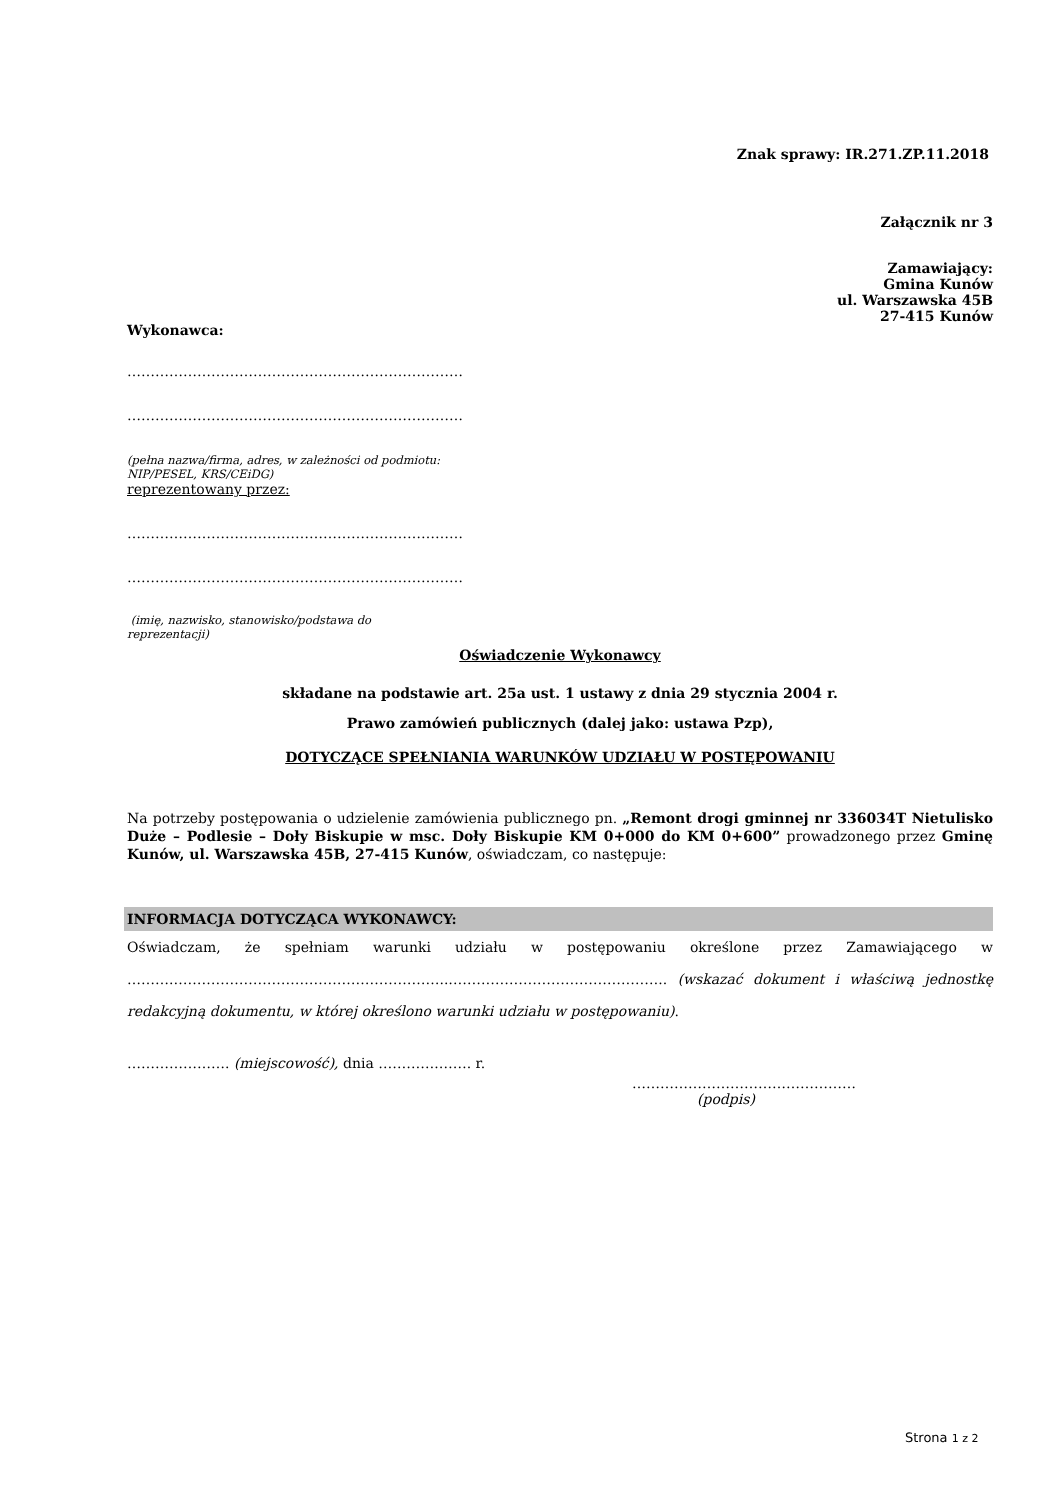Znak sprawy: IR.271.ZP.11.2018
Załącznik nr 3
Zamawiający:
Gmina Kunów
ul. Warszawska 45B
27-415 Kunów
Wykonawca:
………………………………………………………………
………………………………………………………………
(pełna nazwa/firma, adres, w zależności od podmiotu:
NIP/PESEL, KRS/CEiDG)
reprezentowany przez:
………………………………………………………………
………………………………………………………………
(imię, nazwisko, stanowisko/podstawa do
reprezentacji)
Oświadczenie Wykonawcy
składane na podstawie art. 25a ust. 1 ustawy z dnia 29 stycznia 2004 r.
Prawo zamówień publicznych (dalej jako: ustawa Pzp),
DOTYCZĄCE SPEŁNIANIA WARUNKÓW UDZIAŁU W POSTĘPOWANIU
Na potrzeby postępowania o udzielenie zamówienia publicznego pn. „Remont drogi gminnej nr 336034T Nietulisko Duże – Podlesie – Doły Biskupie w msc. Doły Biskupie KM 0+000 do KM 0+600” prowadzonego przez Gminę Kunów, ul. Warszawska 45B, 27-415 Kunów, oświadczam, co następuje:
INFORMACJA DOTYCZĄCA WYKONAWCY:
Oświadczam, że spełniam warunki udziału w postępowaniu określone przez Zamawiającego w ……….…………………………………………………..……………………………………….. (wskazać dokument i właściwą jednostkę redakcyjną dokumentu, w której określono warunki udziału w postępowaniu).
…………………. (miejscowość), dnia ………….……. r.
…………………………………………
(podpis)
Strona 1 z 2